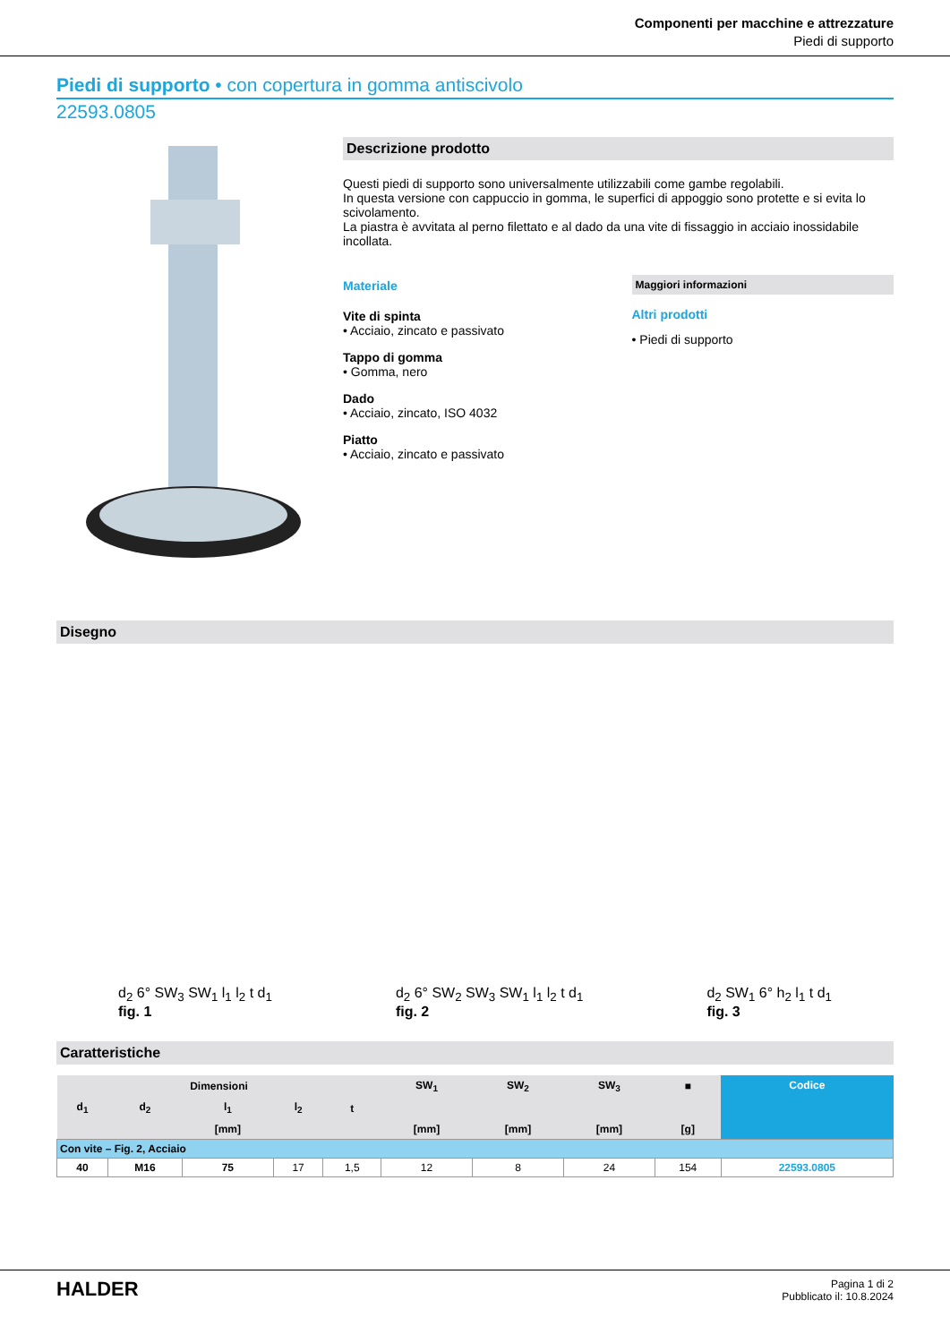Componenti per macchine e attrezzature
Piedi di supporto
Piedi di supporto • con copertura in gomma antiscivolo
22593.0805
Descrizione prodotto
Questi piedi di supporto sono universalmente utilizzabili come gambe regolabili.
In questa versione con cappuccio in gomma, le superfici di appoggio sono protette e si evita lo scivolamento.
La piastra è avvitata al perno filettato e al dado da una vite di fissaggio in acciaio inossidabile incollata.
Materiale
Vite di spinta
• Acciaio, zincato e passivato
Tappo di gomma
• Gomma, nero
Dado
• Acciaio, zincato, ISO 4032
Piatto
• Acciaio, zincato e passivato
Maggiori informazioni
Altri prodotti
• Piedi di supporto
Disegno
d<sub>2</sub> 6° SW<sub>3</sub> SW<sub>1</sub> l<sub>1</sub> l<sub>2</sub> t d<sub>1</sub>
fig. 1
d<sub>2</sub> 6° SW<sub>2</sub> SW<sub>3</sub> SW<sub>1</sub> l<sub>1</sub> l<sub>2</sub> t d<sub>1</sub>
fig. 2
d<sub>2</sub> SW<sub>1</sub> 6° h<sub>2</sub> l<sub>1</sub> t d<sub>1</sub>
fig. 3
Caratteristiche
| Dimensioni | | | | | SW<sub>1</sub> | SW<sub>2</sub> | SW<sub>3</sub> | ■ | Codice |
| --- | --- | --- | --- | --- | --- | --- | --- | --- | --- |
| d<sub>1</sub> | d<sub>2</sub> | l<sub>1</sub> | l<sub>2</sub> | t | | | | | |
| | | [mm] | | | [mm] | [mm] | [mm] | [g] | |
| Con vite – Fig. 2, Acciaio | | | | | | | | | |
| 40 | M16 | 75 | 17 | 1,5 | 12 | 8 | 24 | 154 | 22593.0805 |
HALDER
Pagina 1 di 2
Pubblicato il: 10.8.2024